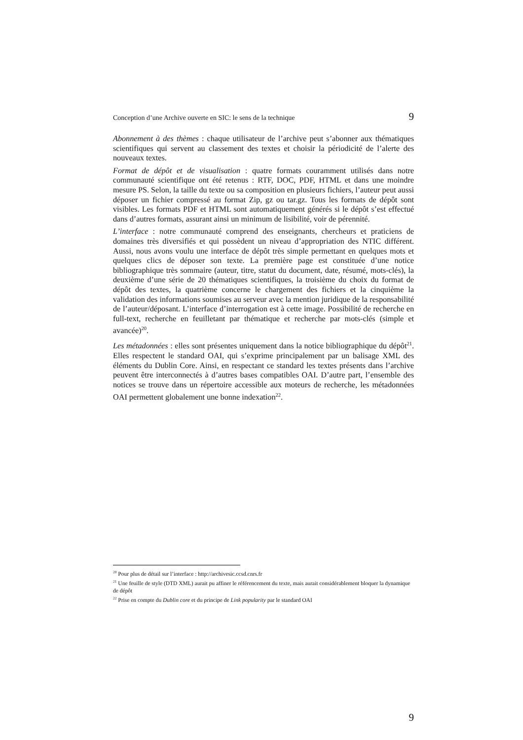Conception d’une Archive ouverte en SIC: le sens de la technique 9
Abonnement à des thèmes : chaque utilisateur de l’archive peut s’abonner aux thématiques scientifiques qui servent au classement des textes et choisir la périodicité de l’alerte des nouveaux textes.
Format de dépôt et de visualisation : quatre formats couramment utilisés dans notre communauté scientifique ont été retenus : RTF, DOC, PDF, HTML et dans une moindre mesure PS. Selon, la taille du texte ou sa composition en plusieurs fichiers, l’auteur peut aussi déposer un fichier compressé au format Zip, gz ou tar.gz. Tous les formats de dépôt sont visibles. Les formats PDF et HTML sont automatiquement générés si le dépôt s’est effectué dans d’autres formats, assurant ainsi un minimum de lisibilité, voir de pérennité.
L’interface : notre communauté comprend des enseignants, chercheurs et praticiens de domaines très diversifiés et qui possèdent un niveau d’appropriation des NTIC différent. Aussi, nous avons voulu une interface de dépôt très simple permettant en quelques mots et quelques clics de déposer son texte. La première page est constituée d’une notice bibliographique très sommaire (auteur, titre, statut du document, date, résumé, mots-clés), la deuxième d’une série de 20 thématiques scientifiques, la troisième du choix du format de dépôt des textes, la quatrième concerne le chargement des fichiers et la cinquième la validation des informations soumises au serveur avec la mention juridique de la responsabilité de l’auteur/déposant. L’interface d’interrogation est à cette image. Possibilité de recherche en full-text, recherche en feuilletant par thématique et recherche par mots-clés (simple et avancée)<sup>20</sup>.
Les métadonnées : elles sont présentes uniquement dans la notice bibliographique du dépôt<sup>21</sup>. Elles respectent le standard OAI, qui s’exprime principalement par un balisage XML des éléments du Dublin Core. Ainsi, en respectant ce standard les textes présents dans l’archive peuvent être interconnectés à d’autres bases compatibles OAI. D’autre part, l’ensemble des notices se trouve dans un répertoire accessible aux moteurs de recherche, les métadonnées OAI permettent globalement une bonne indexation<sup>22</sup>.
<sup>20</sup> Pour plus de détail sur l’interface : http://archivesic.ccsd.cnrs.fr
<sup>21</sup> Une feuille de style (DTD XML) aurait pu affiner le référencement du texte, mais aurait considérablement bloquer la dynamique de dépôt
<sup>22</sup> Prise en compte du Dublin core et du principe de Link popularity par le standard OAI
9